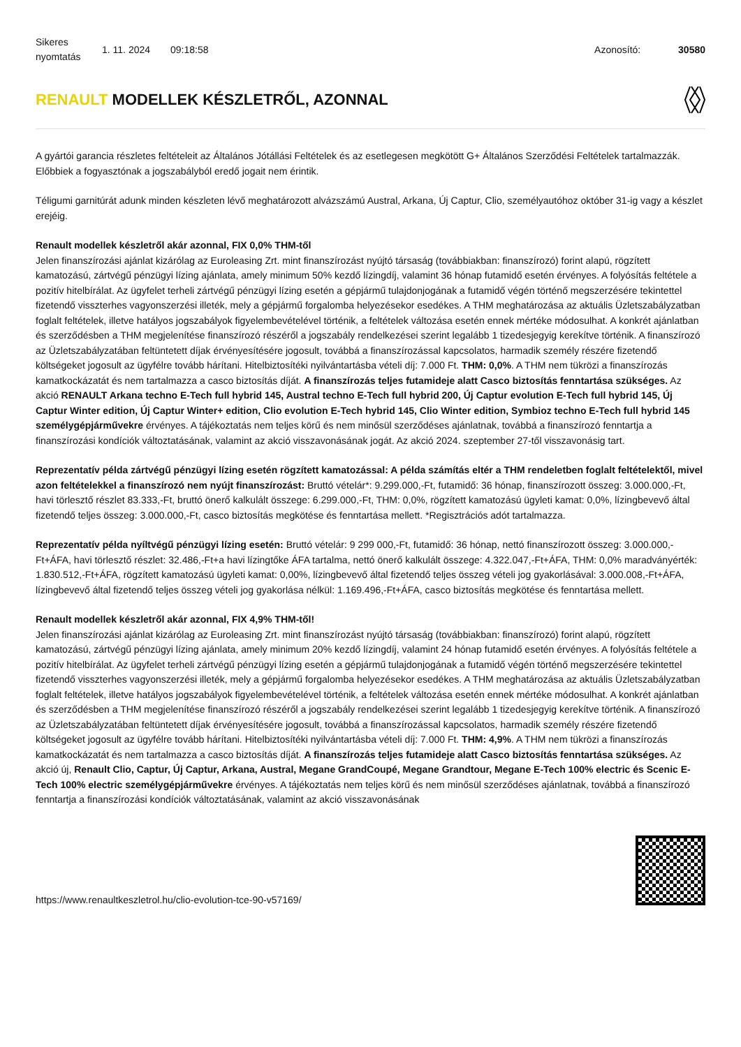Sikeres nyomtatás
1. 11. 2024 09:18:58 Azonosító: 30580
RENAULT MODELLEK KÉSZLETRŐL, AZONNAL
A gyártói garancia részletes feltételeit az Általános Jótállási Feltételek és az esetlegesen megkötött G+ Általános Szerződési Feltételek tartalmazzák. Előbbiek a fogyasztónak a jogszabályból eredő jogait nem érintik.
Téligumi garnitúrát adunk minden készleten lévő meghatározott alvázszámú Austral, Arkana, Új Captur, Clio, személyautóhoz október 31-ig vagy a készlet erejéig.
Renault modellek készletről akár azonnal, FIX 0,0% THM-től
Jelen finanszírozási ajánlat kizárólag az Euroleasing Zrt. mint finanszírozást nyújtó társaság (továbbiakban: finanszírozó) forint alapú, rögzített kamatozású, zártvégű pénzügyi lízing ajánlata, amely minimum 50% kezdő lízingdíj, valamint 36 hónap futamidő esetén érvényes. A folyósítás feltétele a pozitív hitelbírálat. Az ügyfelet terheli zártvégű pénzügyi lízing esetén a gépjármű tulajdonjogának a futamidő végén történő megszerzésére tekintettel fizetendő visszterhes vagyonszerzési illeték, mely a gépjármű forgalomba helyezésekor esedékes. A THM meghatározása az aktuális Üzletszabályzatban foglalt feltételek, illetve hatályos jogszabályok figyelembevételével történik, a feltételek változása esetén ennek mértéke módosulhat. A konkrét ajánlatban és szerződésben a THM megjelenítése finanszírozó részéről a jogszabály rendelkezései szerint legalább 1 tizedesjegyig kerekítve történik. A finanszírozó az Üzletszabályzatában feltüntetett díjak érvényesítésére jogosult, továbbá a finanszírozással kapcsolatos, harmadik személy részére fizetendő költségeket jogosult az ügyfélre tovább hárítani. Hitelbiztosítéki nyilvántartásba vételi díj: 7.000 Ft. THM: 0,0%. A THM nem tükrözi a finanszírozás kamatkockázatát és nem tartalmazza a casco biztosítás díját. A finanszírozás teljes futamideje alatt Casco biztosítás fenntartása szükséges. Az akció RENAULT Arkana techno E-Tech full hybrid 145, Austral techno E-Tech full hybrid 200, Új Captur evolution E-Tech full hybrid 145, Új Captur Winter edition, Új Captur Winter+ edition, Clio evolution E-Tech hybrid 145, Clio Winter edition, Symbioz techno E-Tech full hybrid 145 személygépjárművekre érvényes. A tájékoztatás nem teljes körű és nem minősül szerződéses ajánlatnak, továbbá a finanszírozó fenntartja a finanszírozási kondíciók változtatásának, valamint az akció visszavonásának jogát. Az akció 2024. szeptember 27-től visszavonásig tart.
Reprezentatív példa zártvégű pénzügyi lízing esetén rögzített kamatozással: A példa számítás eltér a THM rendeletben foglalt feltételektől, mivel azon feltételekkel a finanszírozó nem nyújt finanszírozást: Bruttó vételár*: 9.299.000,-Ft, futamidő: 36 hónap, finanszírozott összeg: 3.000.000,-Ft, havi törlesztő részlet 83.333,-Ft, bruttó önerő kalkulált összege: 6.299.000,-Ft, THM: 0,0%, rögzített kamatozású ügyleti kamat: 0,0%, lízingbevevő által fizetendő teljes összeg: 3.000.000,-Ft, casco biztosítás megkötése és fenntartása mellett. *Regisztrációs adót tartalmazza.
Reprezentatív példa nyíltvégű pénzügyi lízing esetén: Bruttó vételár: 9 299 000,-Ft, futamidő: 36 hónap, nettó finanszírozott összeg: 3.000.000,-Ft+ÁFA, havi törlesztő részlet: 32.486,-Ft+a havi lízingtőke ÁFA tartalma, nettó önerő kalkulált összege: 4.322.047,-Ft+ÁFA, THM: 0,0% maradványérték: 1.830.512,-Ft+ÁFA, rögzített kamatozású ügyleti kamat: 0,00%, lízingbevevő által fizetendő teljes összeg vételi jog gyakorlásával: 3.000.008,-Ft+ÁFA, lízingbevevő által fizetendő teljes összeg vételi jog gyakorlása nélkül: 1.169.496,-Ft+ÁFA, casco biztosítás megkötése és fenntartása mellett.
Renault modellek készletről akár azonnal, FIX 4,9% THM-től!
Jelen finanszírozási ajánlat kizárólag az Euroleasing Zrt. mint finanszírozást nyújtó társaság (továbbiakban: finanszírozó) forint alapú, rögzített kamatozású, zártvégű pénzügyi lízing ajánlata, amely minimum 20% kezdő lízingdíj, valamint 24 hónap futamidő esetén érvényes. A folyósítás feltétele a pozitív hitelbírálat. Az ügyfelet terheli zártvégű pénzügyi lízing esetén a gépjármű tulajdonjogának a futamidő végén történő megszerzésére tekintettel fizetendő visszterhes vagyonszerzési illeték, mely a gépjármű forgalomba helyezésekor esedékes. A THM meghatározása az aktuális Üzletszabályzatban foglalt feltételek, illetve hatályos jogszabályok figyelembevételével történik, a feltételek változása esetén ennek mértéke módosulhat. A konkrét ajánlatban és szerződésben a THM megjelenítése finanszírozó részéről a jogszabály rendelkezései szerint legalább 1 tizedesjegyig kerekítve történik. A finanszírozó az Üzletszabályzatában feltüntetett díjak érvényesítésére jogosult, továbbá a finanszírozással kapcsolatos, harmadik személy részére fizetendő költségeket jogosult az ügyfélre tovább hárítani. Hitelbiztosítéki nyilvántartásba vételi díj: 7.000 Ft. THM: 4,9%. A THM nem tükrözi a finanszírozás kamatkockázatát és nem tartalmazza a casco biztosítás díját. A finanszírozás teljes futamideje alatt Casco biztosítás fenntartása szükséges. Az akció új, Renault Clio, Captur, Új Captur, Arkana, Austral, Megane GrandCoupé, Megane Grandtour, Megane E-Tech 100% electric és Scenic E-Tech 100% electric személygépjárművekre érvényes. A tájékoztatás nem teljes körű és nem minősül szerződéses ajánlatnak, továbbá a finanszírozó fenntartja a finanszírozási kondíciók változtatásának, valamint az akció visszavonásának
https://www.renaultkeszletrol.hu/clio-evolution-tce-90-v57169/